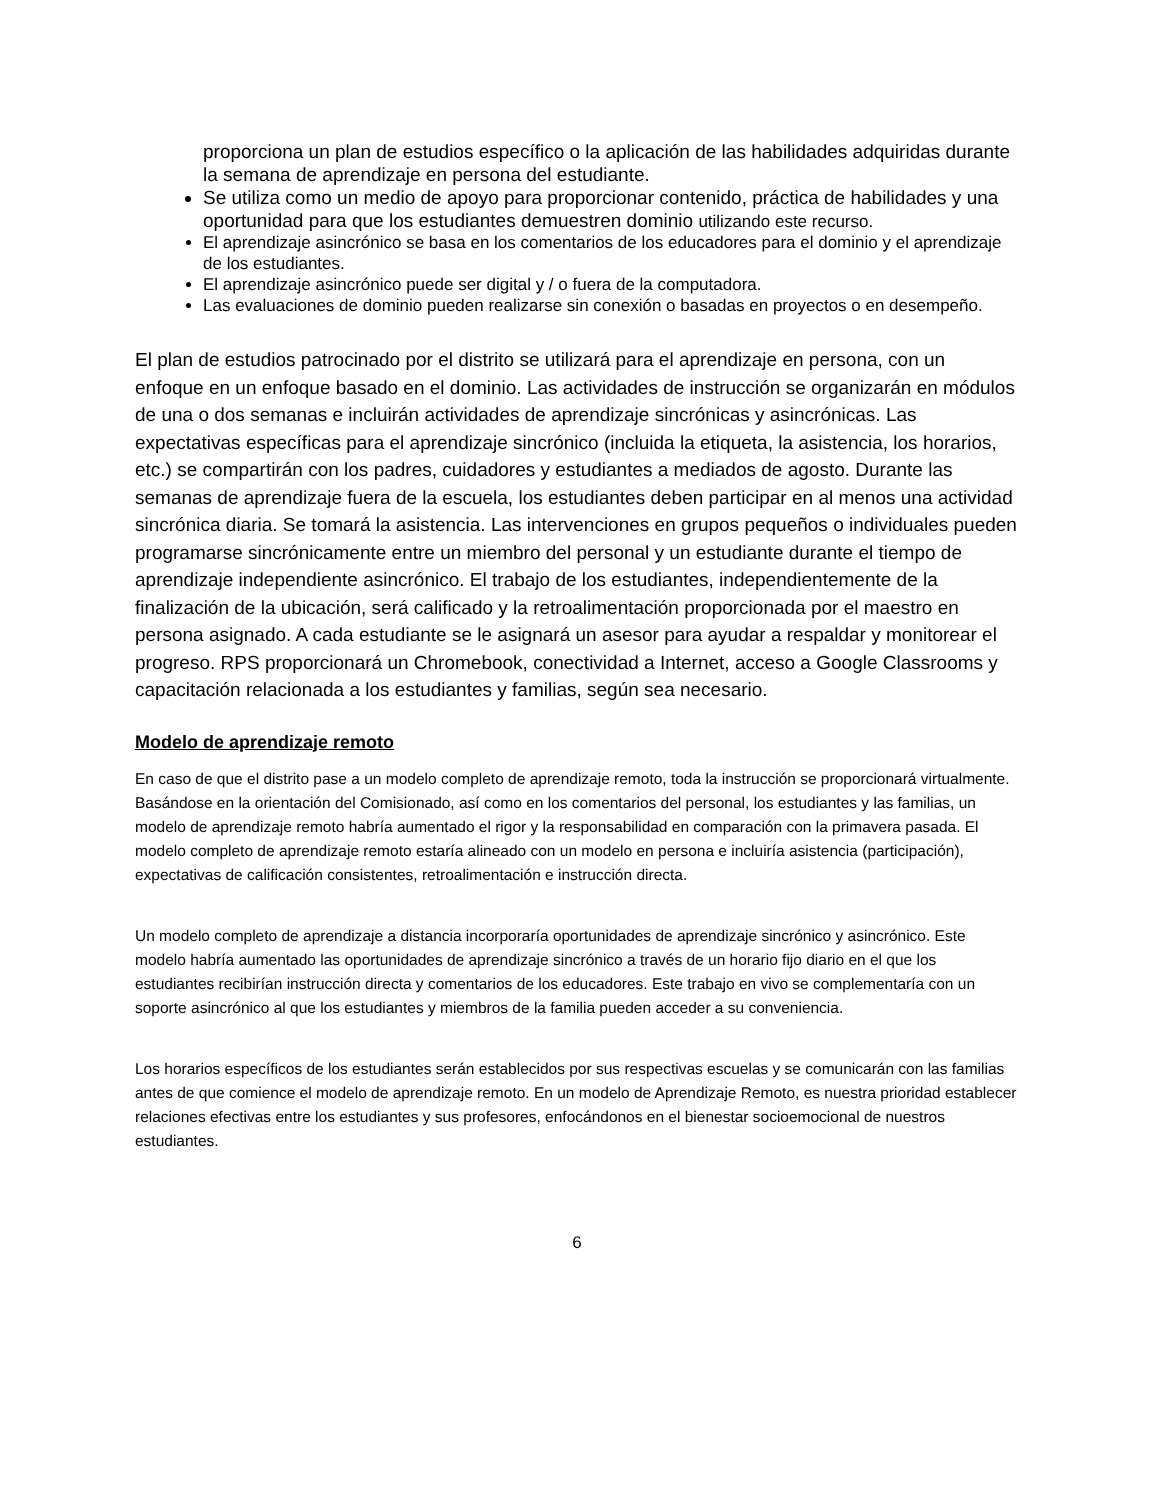proporciona un plan de estudios específico o la aplicación de las habilidades adquiridas durante la semana de aprendizaje en persona del estudiante.
Se utiliza como un medio de apoyo para proporcionar contenido, práctica de habilidades y una oportunidad para que los estudiantes demuestren dominio utilizando este recurso.
El aprendizaje asincrónico se basa en los comentarios de los educadores para el dominio y el aprendizaje de los estudiantes.
El aprendizaje asincrónico puede ser digital y / o fuera de la computadora.
Las evaluaciones de dominio pueden realizarse sin conexión o basadas en proyectos o en desempeño.
El plan de estudios patrocinado por el distrito se utilizará para el aprendizaje en persona, con un enfoque en un enfoque basado en el dominio. Las actividades de instrucción se organizarán en módulos de una o dos semanas e incluirán actividades de aprendizaje sincrónicas y asincrónicas. Las expectativas específicas para el aprendizaje sincrónico (incluida la etiqueta, la asistencia, los horarios, etc.) se compartirán con los padres, cuidadores y estudiantes a mediados de agosto. Durante las semanas de aprendizaje fuera de la escuela, los estudiantes deben participar en al menos una actividad sincrónica diaria. Se tomará la asistencia. Las intervenciones en grupos pequeños o individuales pueden programarse sincrónicamente entre un miembro del personal y un estudiante durante el tiempo de aprendizaje independiente asincrónico. El trabajo de los estudiantes, independientemente de la finalización de la ubicación, será calificado y la retroalimentación proporcionada por el maestro en persona asignado. A cada estudiante se le asignará un asesor para ayudar a respaldar y monitorear el progreso. RPS proporcionará un Chromebook, conectividad a Internet, acceso a Google Classrooms y capacitación relacionada a los estudiantes y familias, según sea necesario.
Modelo de aprendizaje remoto
En caso de que el distrito pase a un modelo completo de aprendizaje remoto, toda la instrucción se proporcionará virtualmente. Basándose en la orientación del Comisionado, así como en los comentarios del personal, los estudiantes y las familias, un modelo de aprendizaje remoto habría aumentado el rigor y la responsabilidad en comparación con la primavera pasada. El modelo completo de aprendizaje remoto estaría alineado con un modelo en persona e incluiría asistencia (participación), expectativas de calificación consistentes, retroalimentación e instrucción directa.
Un modelo completo de aprendizaje a distancia incorporaría oportunidades de aprendizaje sincrónico y asincrónico. Este modelo habría aumentado las oportunidades de aprendizaje sincrónico a través de un horario fijo diario en el que los estudiantes recibirían instrucción directa y comentarios de los educadores. Este trabajo en vivo se complementaría con un soporte asincrónico al que los estudiantes y miembros de la familia pueden acceder a su conveniencia.
Los horarios específicos de los estudiantes serán establecidos por sus respectivas escuelas y se comunicarán con las familias antes de que comience el modelo de aprendizaje remoto. En un modelo de Aprendizaje Remoto, es nuestra prioridad establecer relaciones efectivas entre los estudiantes y sus profesores, enfocándonos en el bienestar socioemocional de nuestros estudiantes.
6